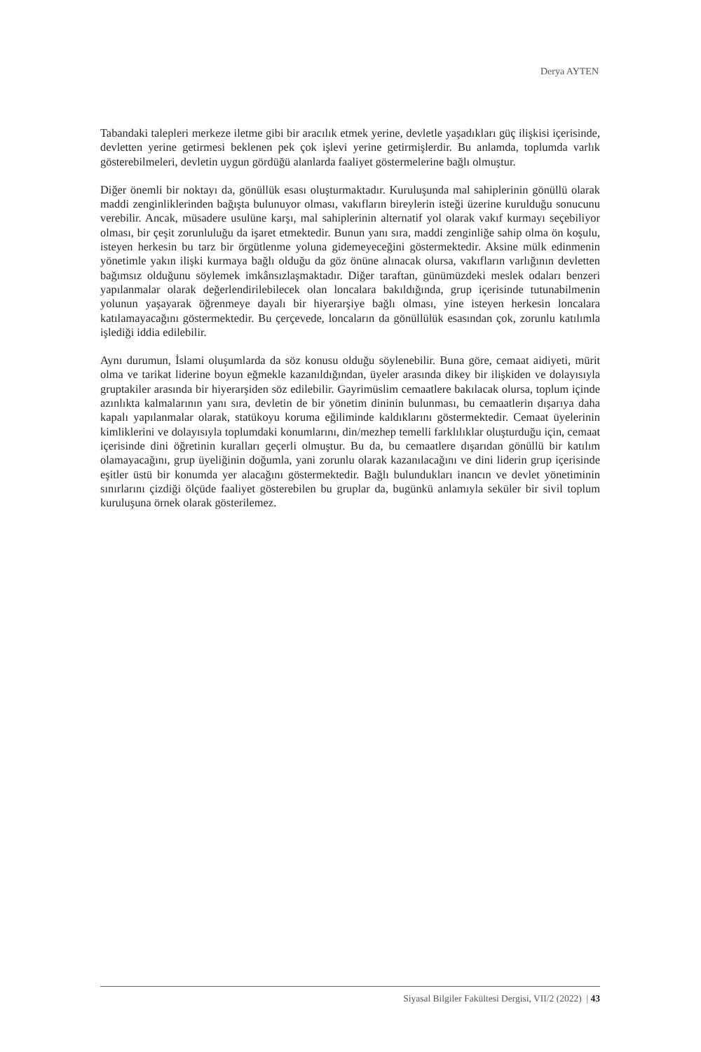Derya AYTEN
Tabandaki talepleri merkeze iletme gibi bir aracılık etmek yerine, devletle yaşadıkları güç ilişkisi içerisinde, devletten yerine getirmesi beklenen pek çok işlevi yerine getirmişlerdir. Bu anlamda, toplumda varlık gösterebilmeleri, devletin uygun gördüğü alanlarda faaliyet göstermelerine bağlı olmuştur.
Diğer önemli bir noktayı da, gönüllük esası oluşturmaktadır. Kuruluşunda mal sahiplerinin gönüllü olarak maddi zenginliklerinden bağışta bulunuyor olması, vakıfların bireylerin isteği üzerine kurulduğu sonucunu verebilir. Ancak, müsadere usulüne karşı, mal sahiplerinin alternatif yol olarak vakıf kurmayı seçebiliyor olması, bir çeşit zorunluluğu da işaret etmektedir. Bunun yanı sıra, maddi zenginliğe sahip olma ön koşulu, isteyen herkesin bu tarz bir örgütlenme yoluna gidemeyeceğini göstermektedir. Aksine mülk edinmenin yönetimle yakın ilişki kurmaya bağlı olduğu da göz önüne alınacak olursa, vakıfların varlığının devletten bağımsız olduğunu söylemek imkânsızlaşmaktadır. Diğer taraftan, günümüzdeki meslek odaları benzeri yapılanmalar olarak değerlendirilebilecek olan loncalara bakıldığında, grup içerisinde tutunabilmenin yolunun yaşayarak öğrenmeye dayalı bir hiyerarşiye bağlı olması, yine isteyen herkesin loncalara katılamayacağını göstermektedir. Bu çerçevede, loncaların da gönüllülük esasından çok, zorunlu katılımla işlediği iddia edilebilir.
Aynı durumun, İslami oluşumlarda da söz konusu olduğu söylenebilir. Buna göre, cemaat aidiyeti, mürit olma ve tarikat liderine boyun eğmekle kazanıldığından, üyeler arasında dikey bir ilişkiden ve dolayısıyla gruptakiler arasında bir hiyerarşiden söz edilebilir. Gayrimüslim cemaatlere bakılacak olursa, toplum içinde azınlıkta kalmalarının yanı sıra, devletin de bir yönetim dininin bulunması, bu cemaatlerin dışarıya daha kapalı yapılanmalar olarak, statükoyu koruma eğiliminde kaldıklarını göstermektedir. Cemaat üyelerinin kimliklerini ve dolayısıyla toplumdaki konumlarını, din/mezhep temelli farklılıklar oluşturduğu için, cemaat içerisinde dini öğretinin kuralları geçerli olmuştur. Bu da, bu cemaatlere dışarıdan gönüllü bir katılım olamayacağını, grup üyeliğinin doğumla, yani zorunlu olarak kazanılacağını ve dini liderin grup içerisinde eşitler üstü bir konumda yer alacağını göstermektedir. Bağlı bulundukları inancın ve devlet yönetiminin sınırlarını çizdiği ölçüde faaliyet gösterebilen bu gruplar da, bugünkü anlamıyla seküler bir sivil toplum kuruluşuna örnek olarak gösterilemez.
Siyasal Bilgiler Fakültesi Dergisi, VII/2 (2022) | 43